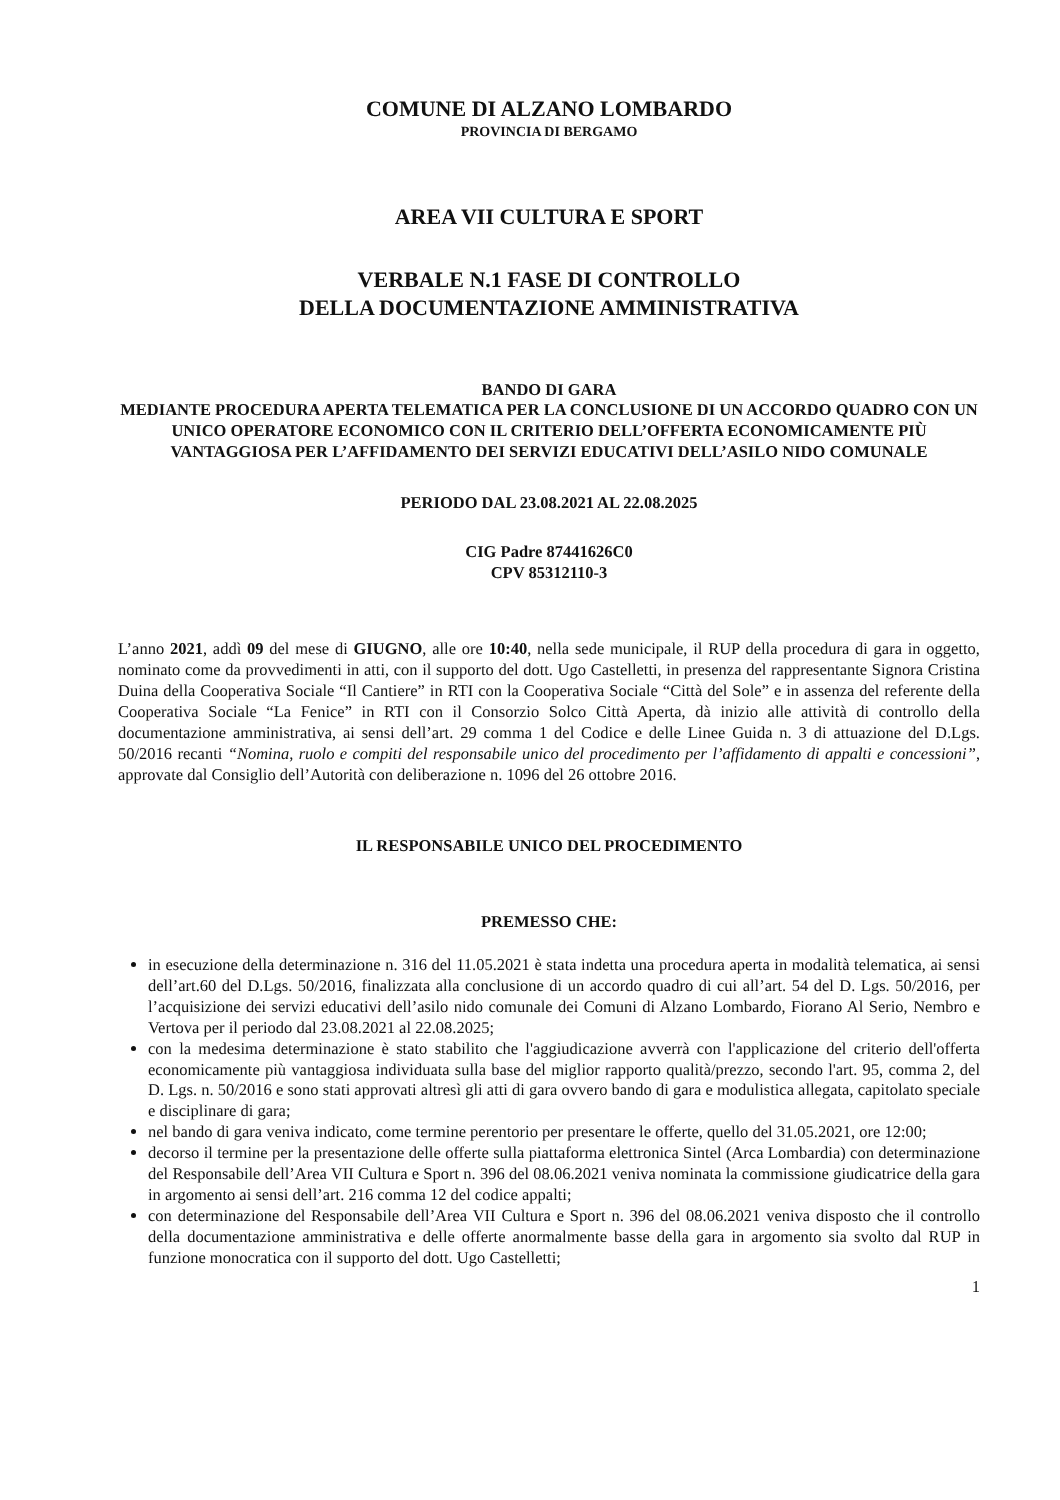COMUNE DI ALZANO LOMBARDO
PROVINCIA DI BERGAMO
AREA VII CULTURA E SPORT
VERBALE N.1 FASE DI CONTROLLO
DELLA DOCUMENTAZIONE AMMINISTRATIVA
BANDO DI GARA
MEDIANTE PROCEDURA APERTA TELEMATICA PER LA CONCLUSIONE DI UN ACCORDO QUADRO CON UN UNICO OPERATORE ECONOMICO CON IL CRITERIO DELL’OFFERTA ECONOMICAMENTE PIÙ VANTAGGIOSA PER L’AFFIDAMENTO DEI SERVIZI EDUCATIVI DELL’ASILO NIDO COMUNALE
PERIODO DAL 23.08.2021 AL 22.08.2025
CIG Padre 87441626C0
CPV 85312110-3
L’anno 2021, addì 09 del mese di GIUGNO, alle ore 10:40, nella sede municipale, il RUP della procedura di gara in oggetto, nominato come da provvedimenti in atti, con il supporto del dott. Ugo Castelletti, in presenza del rappresentante Signora Cristina Duina della Cooperativa Sociale “Il Cantiere” in RTI con la Cooperativa Sociale “Città del Sole” e in assenza del referente della Cooperativa Sociale “La Fenice” in RTI con il Consorzio Solco Città Aperta, dà inizio alle attività di controllo della documentazione amministrativa, ai sensi dell’art. 29 comma 1 del Codice e delle Linee Guida n. 3 di attuazione del D.Lgs. 50/2016 recanti “Nomina, ruolo e compiti del responsabile unico del procedimento per l’affidamento di appalti e concessioni”, approvate dal Consiglio dell’Autorità con deliberazione n. 1096 del 26 ottobre 2016.
IL RESPONSABILE UNICO DEL PROCEDIMENTO
PREMESSO CHE:
in esecuzione della determinazione n. 316 del 11.05.2021 è stata indetta una procedura aperta in modalità telematica, ai sensi dell’art.60 del D.Lgs. 50/2016, finalizzata alla conclusione di un accordo quadro di cui all’art. 54 del D. Lgs. 50/2016, per l’acquisizione dei servizi educativi dell’asilo nido comunale dei Comuni di Alzano Lombardo, Fiorano Al Serio, Nembro e Vertova per il periodo dal 23.08.2021 al 22.08.2025;
con la medesima determinazione è stato stabilito che l'aggiudicazione avverrà con l'applicazione del criterio dell'offerta economicamente più vantaggiosa individuata sulla base del miglior rapporto qualità/prezzo, secondo l'art. 95, comma 2, del D. Lgs. n. 50/2016 e sono stati approvati altresì gli atti di gara ovvero bando di gara e modulistica allegata, capitolato speciale e disciplinare di gara;
nel bando di gara veniva indicato, come termine perentorio per presentare le offerte, quello del 31.05.2021, ore 12:00;
decorso il termine per la presentazione delle offerte sulla piattaforma elettronica Sintel (Arca Lombardia) con determinazione del Responsabile dell’Area VII Cultura e Sport n. 396 del 08.06.2021 veniva nominata la commissione giudicatrice della gara in argomento ai sensi dell’art. 216 comma 12 del codice appalti;
con determinazione del Responsabile dell’Area VII Cultura e Sport n. 396 del 08.06.2021 veniva disposto che il controllo della documentazione amministrativa e delle offerte anormalmente basse della gara in argomento sia svolto dal RUP in funzione monocratica con il supporto del dott. Ugo Castelletti;
1